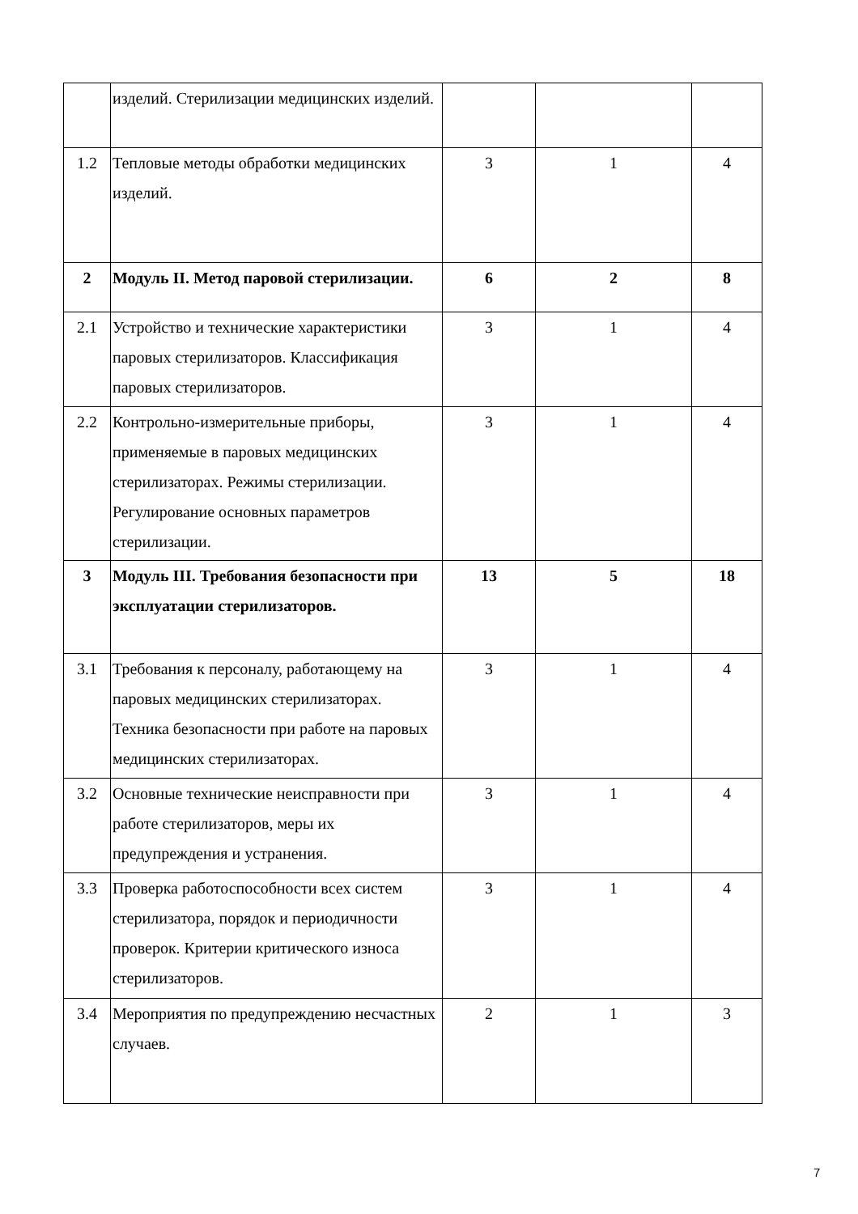| | изделий. Стерилизации медицинских изделий. | | | |
| 1.2 | Тепловые методы обработки медицинских изделий. | 3 | 1 | 4 |
| 2 | Модуль II. Метод паровой стерилизации. | 6 | 2 | 8 |
| 2.1 | Устройство и технические характеристики паровых стерилизаторов. Классификация паровых стерилизаторов. | 3 | 1 | 4 |
| 2.2 | Контрольно-измерительные приборы, применяемые в паровых медицинских стерилизаторах. Режимы стерилизации. Регулирование основных параметров стерилизации. | 3 | 1 | 4 |
| 3 | Модуль III. Требования безопасности при эксплуатации стерилизаторов. | 13 | 5 | 18 |
| 3.1 | Требования к персоналу, работающему на паровых медицинских стерилизаторах. Техника безопасности при работе на паровых медицинских стерилизаторах. | 3 | 1 | 4 |
| 3.2 | Основные технические неисправности при работе стерилизаторов, меры их предупреждения и устранения. | 3 | 1 | 4 |
| 3.3 | Проверка работоспособности всех систем стерилизатора, порядок и периодичности проверок. Критерии критического износа стерилизаторов. | 3 | 1 | 4 |
| 3.4 | Мероприятия по предупреждению несчастных случаев. | 2 | 1 | 3 |
7